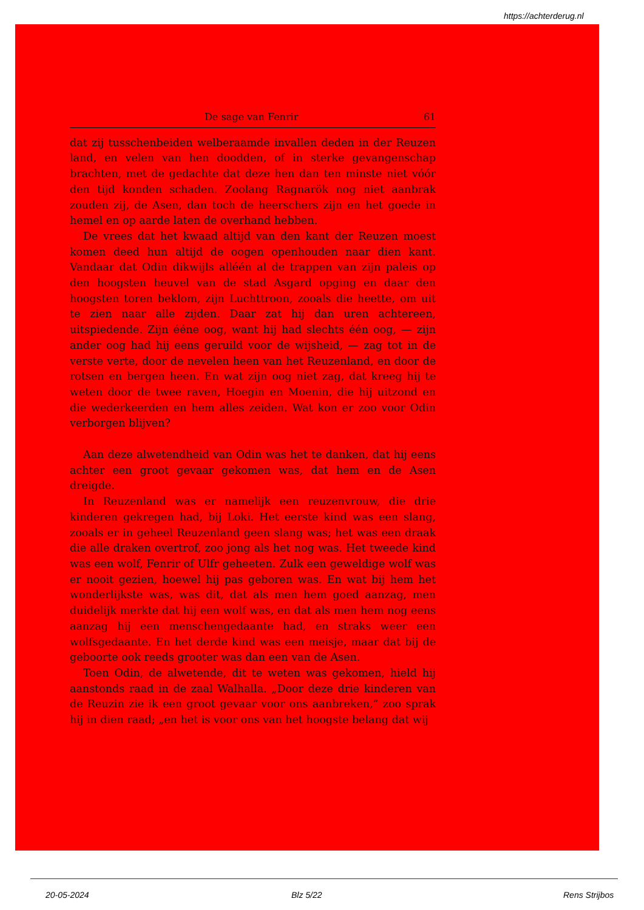https://achterderug.nl
De sage van Fenrir 61
dat zij tusschenbeiden welberaamde invallen deden in der Reuzen land, en velen van hen doodden, of in sterke gevangenschap brachten, met de gedachte dat deze hen dan ten minste niet vóór den tijd konden schaden. Zoolang Ragnarök nog niet aanbrak zouden zij, de Asen, dan toch de heerschers zijn en het goede in hemel en op aarde laten de overhand hebben.
De vrees dat het kwaad altijd van den kant der Reuzen moest komen deed hun altijd de oogen openhouden naar dien kant. Vandaar dat Odin dikwijls alléén al de trappen van zijn paleis op den hoogsten heuvel van de stad Asgard opging en daar den hoogsten toren beklom, zijn Luchttroon, zooals die heette, om uit te zien naar alle zijden. Daar zat hij dan uren achtereen, uitspiedende. Zijn ééne oog, want hij had slechts één oog, — zijn ander oog had hij eens geruild voor de wijsheid, — zag tot in de verste verte, door de nevelen heen van het Reuzenland, en door de rotsen en bergen heen. En wat zijn oog niet zag, dat kreeg hij te weten door de twee raven, Hoegin en Moenin, die hij uitzond en die wederkeerden en hem alles zeiden. Wat kon er zoo voor Odin verborgen blijven?
Aan deze alwetendheid van Odin was het te danken, dat hij eens achter een groot gevaar gekomen was, dat hem en de Asen dreigde.
In Reuzenland was er namelijk een reuzenvrouw, die drie kinderen gekregen had, bij Loki. Het eerste kind was een slang, zooals er in geheel Reuzenland geen slang was; het was een draak die alle draken overtrof, zoo jong als het nog was. Het tweede kind was een wolf, Fenrir of Ulfr geheeten. Zulk een geweldige wolf was er nooit gezien, hoewel hij pas geboren was. En wat bij hem het wonderlijkste was, was dit, dat als men hem goed aanzag, men duidelijk merkte dat hij een wolf was, en dat als men hem nog eens aanzag hij een menschengedaante had, en straks weer een wolfsgedaante. En het derde kind was een meisje, maar dat bij de geboorte ook reeds grooter was dan een van de Asen.
Toen Odin, de alwetende, dit te weten was gekomen, hield hij aanstonds raad in de zaal Walhalla. „Door deze drie kinderen van de Reuzin zie ik een groot gevaar voor ons aanbreken,” zoo sprak hij in dien raad; „en het is voor ons van het hoogste belang dat wij
20-05-2024 Blz 5/22 Rens Strijbos